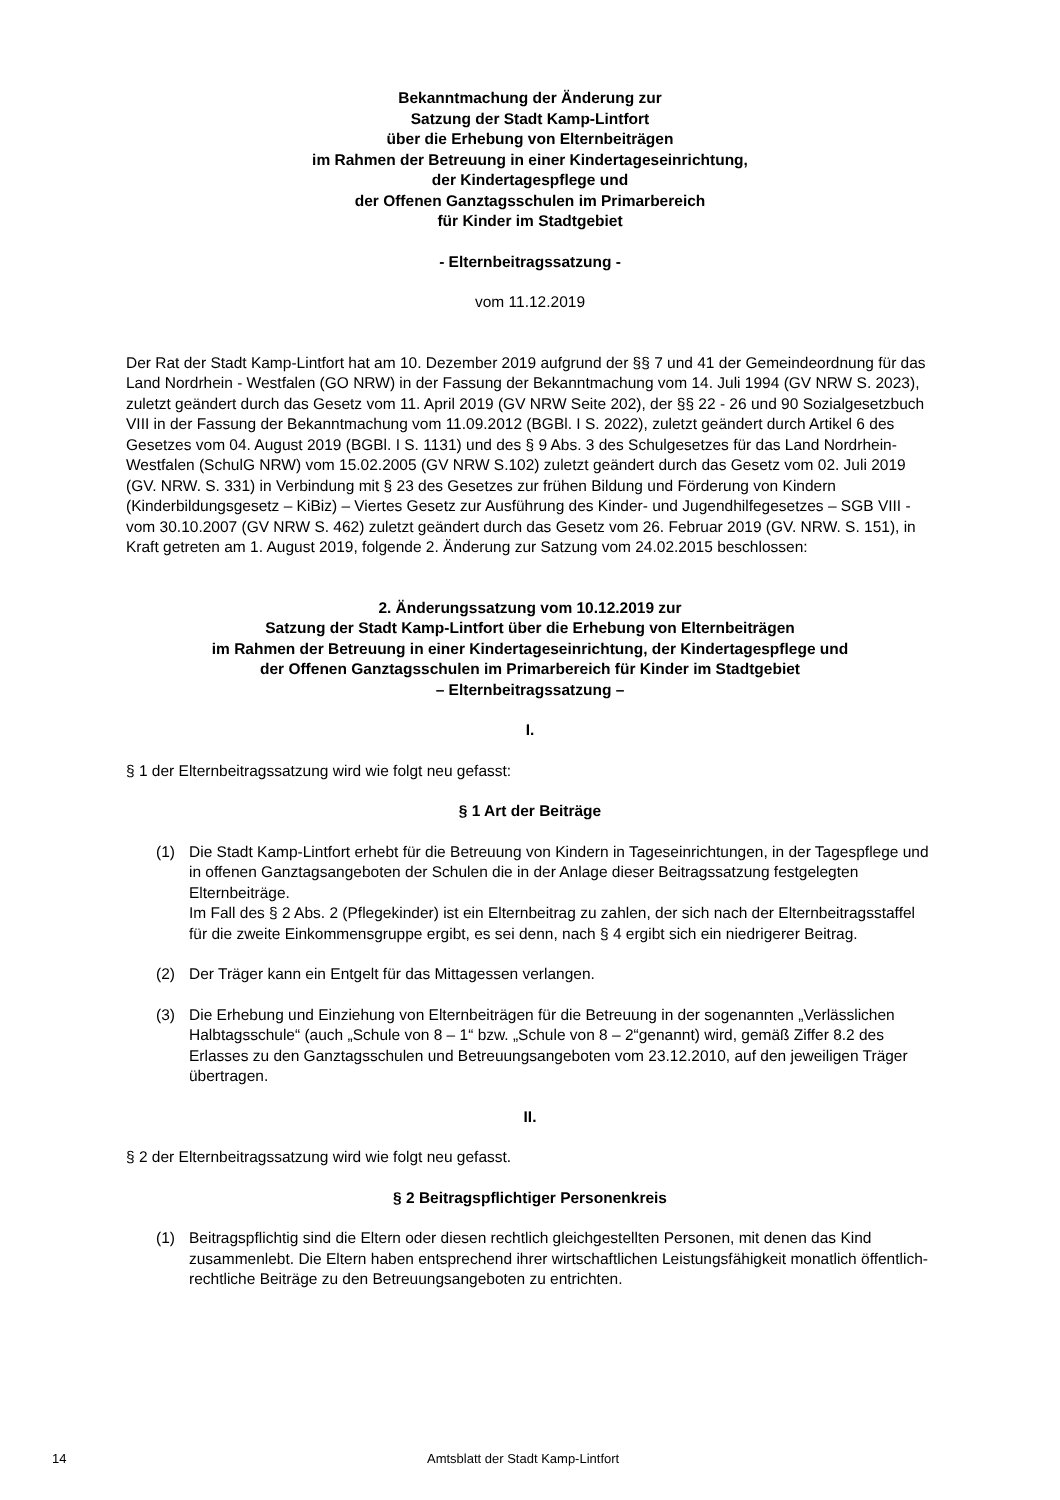Bekanntmachung der Änderung zur
Satzung der Stadt Kamp-Lintfort
über die Erhebung von Elternbeiträgen
im Rahmen der Betreuung in einer Kindertageseinrichtung,
der Kindertagespflege und
der Offenen Ganztagsschulen im Primarbereich
für Kinder im Stadtgebiet
- Elternbeitragssatzung -
vom 11.12.2019
Der Rat der Stadt Kamp-Lintfort hat am 10. Dezember 2019 aufgrund der §§ 7 und 41 der Gemeindeordnung für das Land Nordrhein - Westfalen (GO NRW) in der Fassung der Bekanntmachung vom 14. Juli 1994 (GV NRW S. 2023), zuletzt geändert durch das Gesetz vom 11. April 2019 (GV NRW Seite 202), der §§ 22 - 26 und 90 Sozialgesetzbuch VIII in der Fassung der Bekanntmachung vom 11.09.2012 (BGBl. I S. 2022), zuletzt geändert durch Artikel 6 des Gesetzes vom 04. August 2019 (BGBl. I S. 1131) und des § 9 Abs. 3 des Schulgesetzes für das Land Nordrhein-Westfalen (SchulG NRW) vom 15.02.2005 (GV NRW S.102) zuletzt geändert durch das Gesetz vom 02. Juli 2019 (GV. NRW. S. 331) in Verbindung mit § 23 des Gesetzes zur frühen Bildung und Förderung von Kindern (Kinderbildungsgesetz – KiBiz) – Viertes Gesetz zur Ausführung des Kinder- und Jugendhilfegesetzes – SGB VIII - vom 30.10.2007 (GV NRW S. 462) zuletzt geändert durch das Gesetz vom 26. Februar 2019 (GV. NRW. S. 151), in Kraft getreten am 1. August 2019, folgende 2. Änderung zur Satzung vom 24.02.2015 beschlossen:
2. Änderungssatzung vom 10.12.2019 zur
Satzung der Stadt Kamp-Lintfort über die Erhebung von Elternbeiträgen
im Rahmen der Betreuung in einer Kindertageseinrichtung, der Kindertagespflege und
der Offenen Ganztagsschulen im Primarbereich für Kinder im Stadtgebiet
– Elternbeitragssatzung –
I.
§ 1 der Elternbeitragssatzung wird wie folgt neu gefasst:
§ 1 Art der Beiträge
(1) Die Stadt Kamp-Lintfort erhebt für die Betreuung von Kindern in Tageseinrichtungen, in der Tagespflege und in offenen Ganztagsangeboten der Schulen die in der Anlage dieser Beitragssatzung festgelegten Elternbeiträge.
Im Fall des § 2 Abs. 2 (Pflegekinder) ist ein Elternbeitrag zu zahlen, der sich nach der Elternbeitragsstaffel für die zweite Einkommensgruppe ergibt, es sei denn, nach § 4 ergibt sich ein niedrigerer Beitrag.
(2) Der Träger kann ein Entgelt für das Mittagessen verlangen.
(3) Die Erhebung und Einziehung von Elternbeiträgen für die Betreuung in der sogenannten „Verlässlichen Halbtagsschule“ (auch „Schule von 8 – 1“ bzw. „Schule von 8 – 2“genannt) wird, gemäß Ziffer 8.2 des Erlasses zu den Ganztagsschulen und Betreuungsangeboten vom 23.12.2010, auf den jeweiligen Träger übertragen.
II.
§ 2 der Elternbeitragssatzung wird wie folgt neu gefasst.
§ 2 Beitragspflichtiger Personenkreis
(1) Beitragspflichtig sind die Eltern oder diesen rechtlich gleichgestellten Personen, mit denen das Kind zusammenlebt. Die Eltern haben entsprechend ihrer wirtschaftlichen Leistungsfähigkeit monatlich öffentlich-rechtliche Beiträge zu den Betreuungsangeboten zu entrichten.
14 Amtsblatt der Stadt Kamp-Lintfort